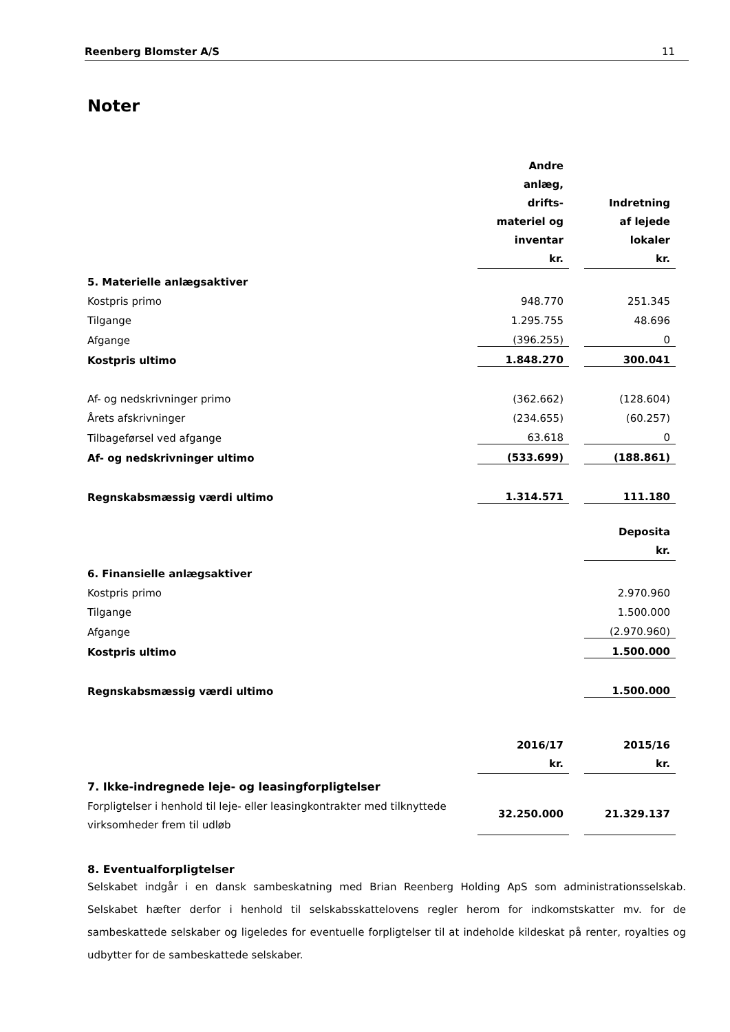Reenberg Blomster A/S 11
Noter
| | Andre anlæg, drifts- materiel og inventar kr. | | Indretning af lejede lokaler kr. |
| 5. Materielle anlægsaktiver | | | |
| Kostpris primo | 948.770 | | 251.345 |
| Tilgange | 1.295.755 | | 48.696 |
| Afgange | (396.255) | | 0 |
| Kostpris ultimo | 1.848.270 | | 300.041 |
| Af- og nedskrivninger primo | (362.662) | | (128.604) |
| Årets afskrivninger | (234.655) | | (60.257) |
| Tilbageførsel ved afgange | 63.618 | | 0 |
| Af- og nedskrivninger ultimo | (533.699) | | (188.861) |
| Regnskabsmæssig værdi ultimo | 1.314.571 | | 111.180 |
| | | | Deposita kr. |
| 6. Finansielle anlægsaktiver | | | |
| Kostpris primo | | | 2.970.960 |
| Tilgange | | | 1.500.000 |
| Afgange | | | (2.970.960) |
| Kostpris ultimo | | | 1.500.000 |
| Regnskabsmæssig værdi ultimo | | | 1.500.000 |
| | 2016/17 kr. | | 2015/16 kr. |
| 7. Ikke-indregnede leje- og leasingforpligtelser | | | |
| Forpligtelser i henhold til leje- eller leasingkontrakter med tilknyttede virksomheder frem til udløb | 32.250.000 | | 21.329.137 |
8. Eventualforpligtelser
Selskabet indgår i en dansk sambeskatning med Brian Reenberg Holding ApS som administrationsselskab. Selskabet hæfter derfor i henhold til selskabsskattelovens regler herom for indkomstskatter mv. for de sambeskattede selskaber og ligeledes for eventuelle forpligtelser til at indeholde kildeskat på renter, royalties og udbytter for de sambeskattede selskaber.